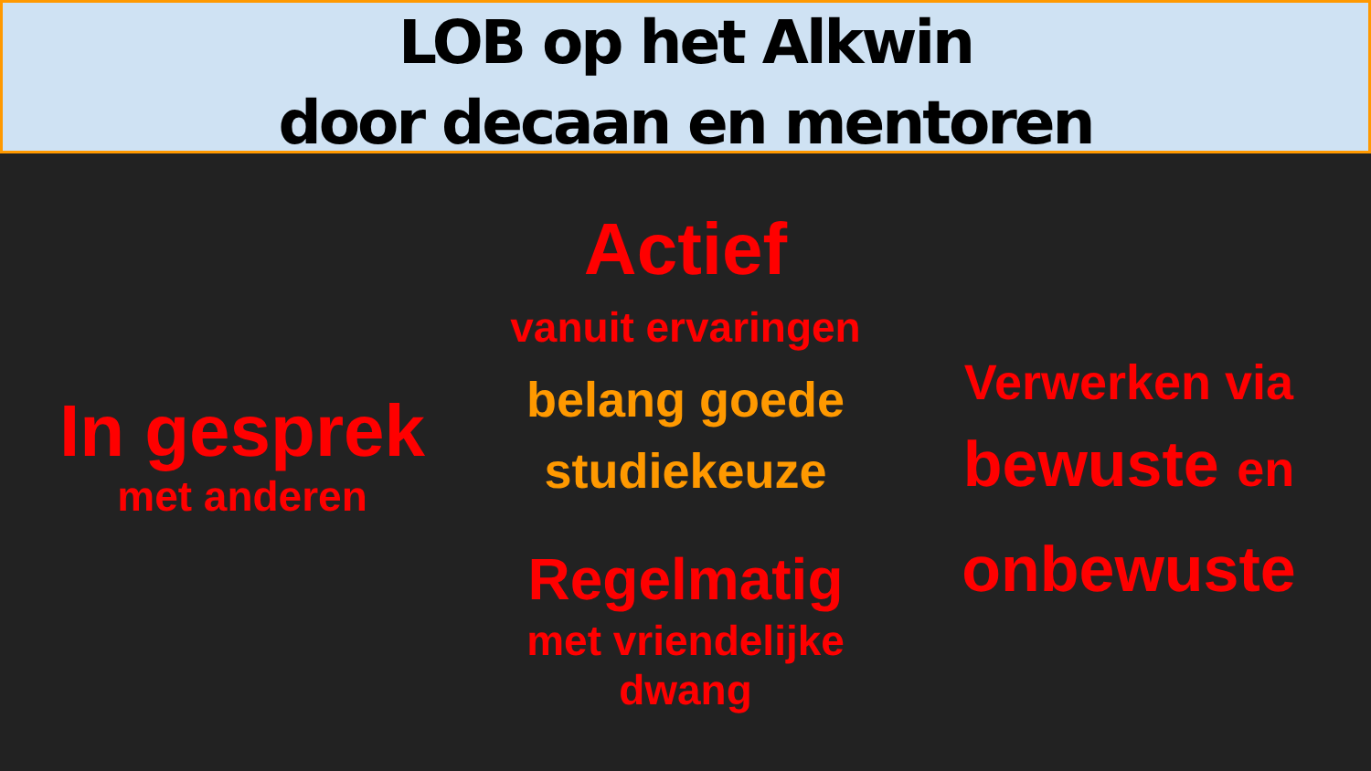LOB op het Alkwin
door decaan en mentoren
In gesprek
met anderen
Actief
vanuit ervaringen
belang goede
studiekeuze
Regelmatig
met vriendelijke
dwang
Verwerken via
bewuste en
onbewuste